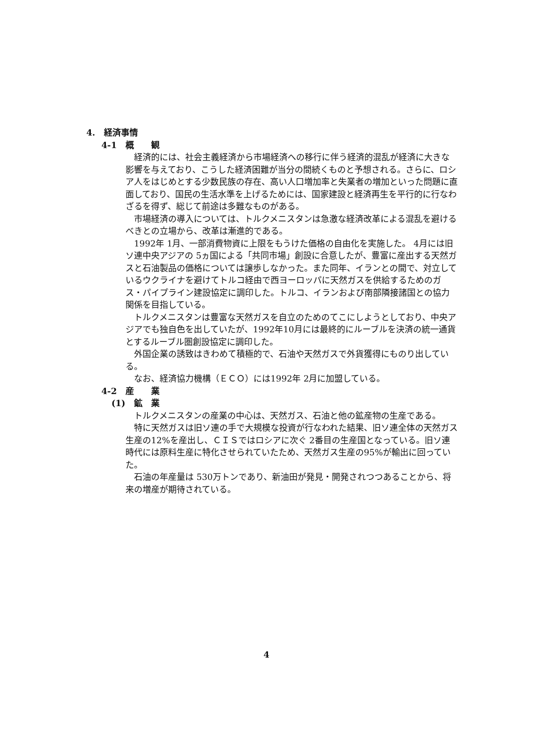4.　経済事情
4-1　概　　観
経済的には、社会主義経済から市場経済への移行に伴う経済的混乱が経済に大きな影響を与えており、こうした経済困難が当分の間続くものと予想される。さらに、ロシア人をはじめとする少数民族の存在、高い人口増加率と失業者の増加といった問題に直面しており、国民の生活水準を上げるためには、国家建設と経済再生を平行的に行なわざるを得ず、総じて前途は多難なものがある。
市場経済の導入については、トルクメニスタンは急激な経済改革による混乱を避けるべきとの立場から、改革は漸進的である。
1992年 1月、一部消費物資に上限をもうけた価格の自由化を実施した。 4月には旧ソ連中央アジアの 5ヵ国による「共同市場」創設に合意したが、豊富に産出する天然ガスと石油製品の価格については譲歩しなかった。また同年、イランとの間で、対立しているウクライナを避けてトルコ経由で西ヨーロッパに天然ガスを供給するためのガス・パイプライン建設協定に調印した。トルコ、イランおよび南部隣接諸国との協力関係を目指している。
トルクメニスタンは豊富な天然ガスを自立のためのてこにしようとしており、中央アジアでも独自色を出していたが、1992年10月には最終的にルーブルを決済の統一通貨とするルーブル圏創設協定に調印した。
外国企業の誘致はきわめて積極的で、石油や天然ガスで外貨獲得にものり出している。
なお、経済協力機構（ＥＣＯ）には1992年 2月に加盟している。
4-2　産　　業
(1)　鉱　業
トルクメニスタンの産業の中心は、天然ガス、石油と他の鉱産物の生産である。
特に天然ガスは旧ソ連の手で大規模な投資が行なわれた結果、旧ソ連全体の天然ガス生産の12%を産出し、ＣＩＳではロシアに次ぐ 2番目の生産国となっている。旧ソ連時代には原料生産に特化させられていたため、天然ガス生産の95%が輸出に回っていた。
石油の年産量は 530万トンであり、新油田が発見・開発されつつあることから、将来の増産が期待されている。
4